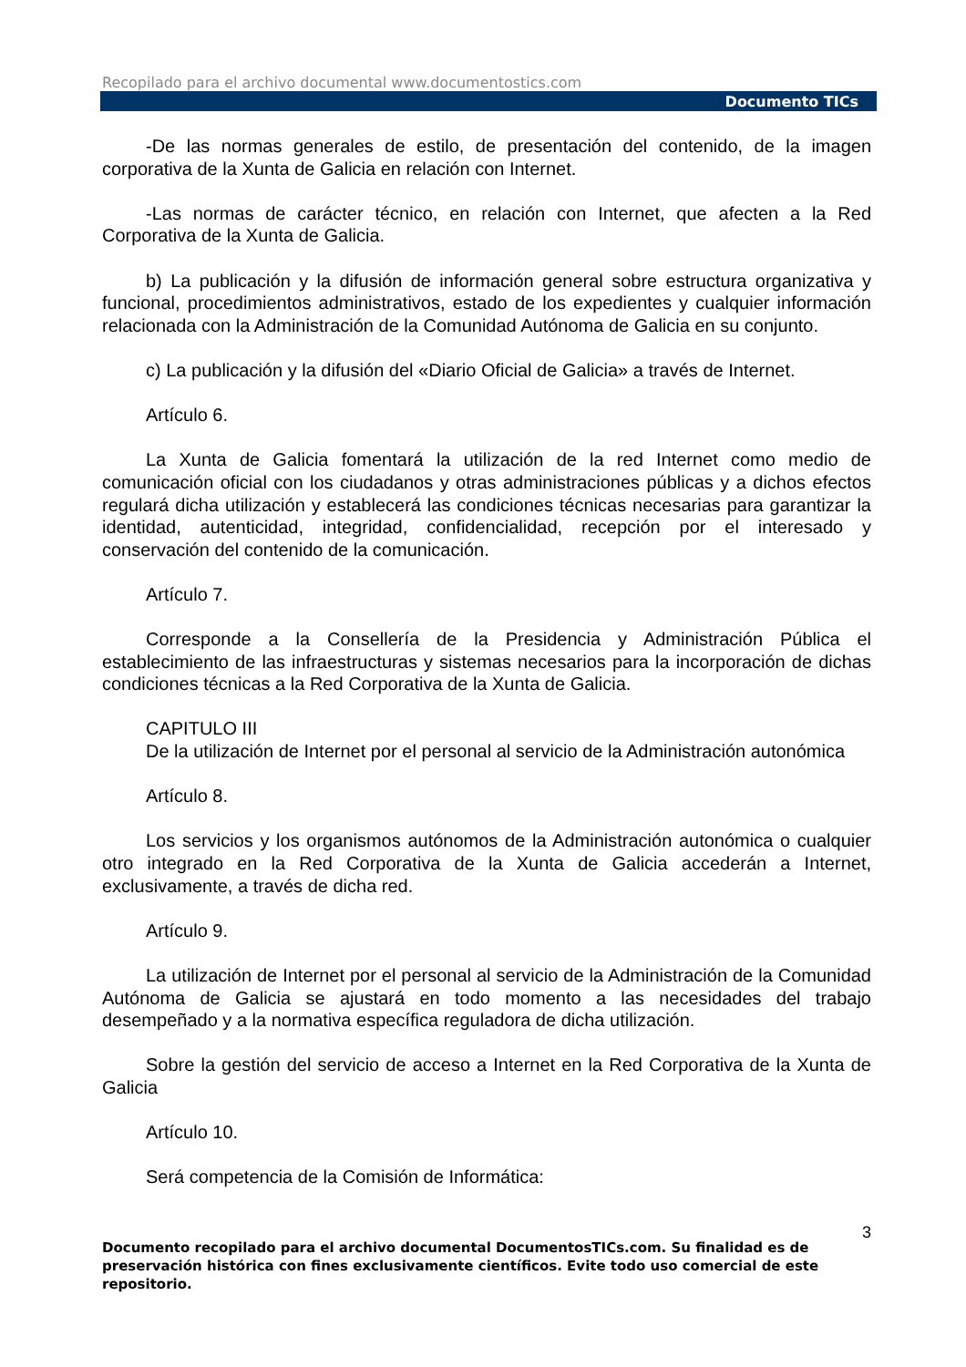Recopilado para el archivo documental www.documentostics.com
Documento TICs
-De las normas generales de estilo, de presentación del contenido, de la imagen corporativa de la Xunta de Galicia en relación con Internet.
-Las normas de carácter técnico, en relación con Internet, que afecten a la Red Corporativa de la Xunta de Galicia.
b) La publicación y la difusión de información general sobre estructura organizativa y funcional, procedimientos administrativos, estado de los expedientes y cualquier información relacionada con la Administración de la Comunidad Autónoma de Galicia en su conjunto.
c) La publicación y la difusión del «Diario Oficial de Galicia» a través de Internet.
Artículo 6.
La Xunta de Galicia fomentará la utilización de la red Internet como medio de comunicación oficial con los ciudadanos y otras administraciones públicas y a dichos efectos regulará dicha utilización y establecerá las condiciones técnicas necesarias para garantizar la identidad, autenticidad, integridad, confidencialidad, recepción por el interesado y conservación del contenido de la comunicación.
Artículo 7.
Corresponde a la Consellería de la Presidencia y Administración Pública el establecimiento de las infraestructuras y sistemas necesarios para la incorporación de dichas condiciones técnicas a la Red Corporativa de la Xunta de Galicia.
CAPITULO III
De la utilización de Internet por el personal al servicio de la Administración autonómica
Artículo 8.
Los servicios y los organismos autónomos de la Administración autonómica o cualquier otro integrado en la Red Corporativa de la Xunta de Galicia accederán a Internet, exclusivamente, a través de dicha red.
Artículo 9.
La utilización de Internet por el personal al servicio de la Administración de la Comunidad Autónoma de Galicia se ajustará en todo momento a las necesidades del trabajo desempeñado y a la normativa específica reguladora de dicha utilización.
Sobre la gestión del servicio de acceso a Internet en la Red Corporativa de la Xunta de Galicia
Artículo 10.
Será competencia de la Comisión de Informática:
3
Documento recopilado para el archivo documental DocumentosTICs.com. Su finalidad es de preservación histórica con fines exclusivamente científicos. Evite todo uso comercial de este repositorio.